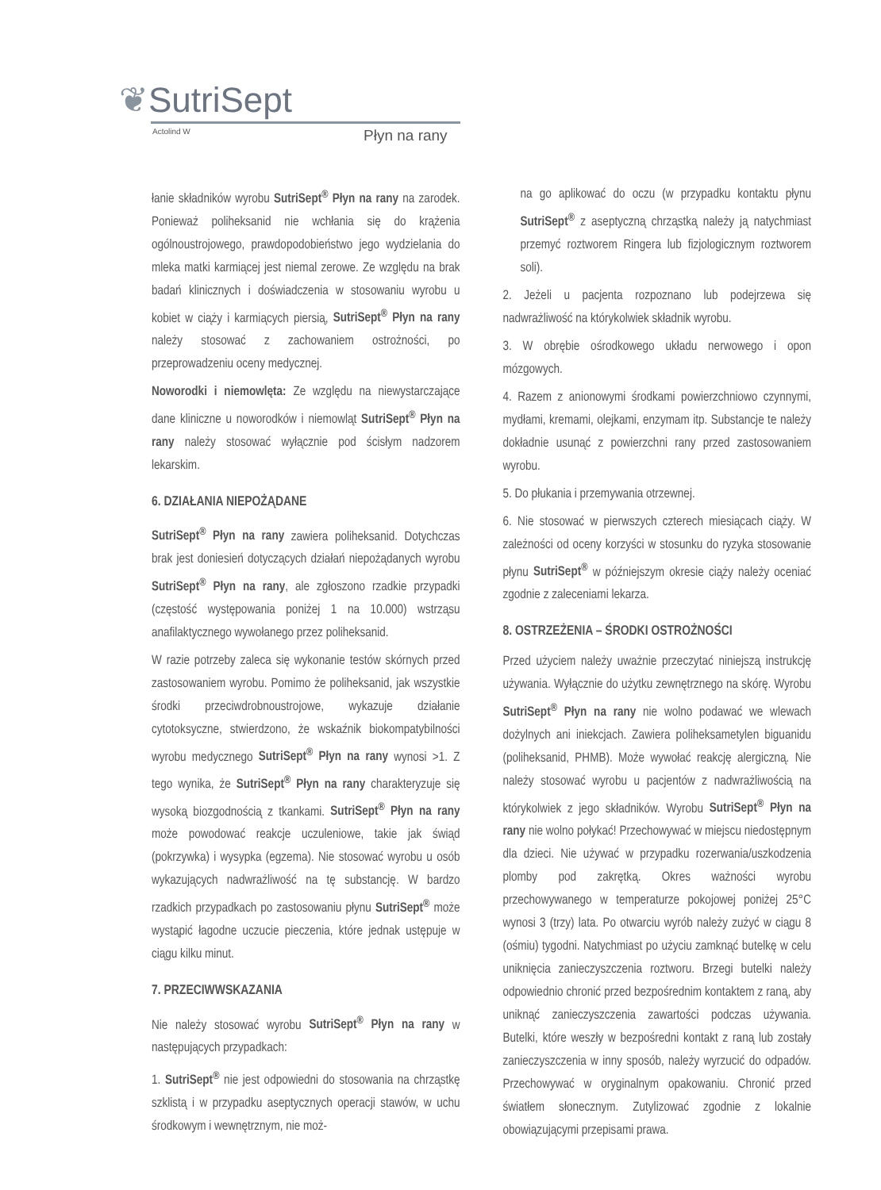❦SutriSept
Actolind W Płyn na rany
łanie składników wyrobu SutriSept<sup>®</sup> Płyn na rany na zarodek. Ponieważ poliheksanid nie wchłania się do krążenia ogólnoustrojowego, prawdopodobieństwo jego wydzielania do mleka matki karmiącej jest niemal zerowe. Ze względu na brak badań klinicznych i doświadczenia w stosowaniu wyrobu u kobiet w ciąży i karmiących piersią, SutriSept<sup>®</sup> Płyn na rany należy stosować z zachowaniem ostrożności, po przeprowadzeniu oceny medycznej.
Noworodki i niemowlęta: Ze względu na niewystarczające dane kliniczne u noworodków i niemowląt SutriSept<sup>®</sup> Płyn na rany należy stosować wyłącznie pod ścisłym nadzorem lekarskim.
6. DZIAŁANIA NIEPOŻĄDANE
SutriSept<sup>®</sup> Płyn na rany zawiera poliheksanid. Dotychczas brak jest doniesień dotyczących działań niepożądanych wyrobu SutriSept<sup>®</sup> Płyn na rany, ale zgłoszono rzadkie przypadki (częstość występowania poniżej 1 na 10.000) wstrząsu anafilaktycznego wywołanego przez poliheksanid.
W razie potrzeby zaleca się wykonanie testów skórnych przed zastosowaniem wyrobu. Pomimo że poliheksanid, jak wszystkie środki przeciwdrobnoustrojowe, wykazuje działanie cytotoksyczne, stwierdzono, że wskaźnik biokompatybilności wyrobu medycznego SutriSept<sup>®</sup> Płyn na rany wynosi >1. Z tego wynika, że SutriSept<sup>®</sup> Płyn na rany charakteryzuje się wysoką biozgodnością z tkankami. SutriSept<sup>®</sup> Płyn na rany może powodować reakcje uczuleniowe, takie jak świąd (pokrzywka) i wysypka (egzema). Nie stosować wyrobu u osób wykazujących nadwrażliwość na tę substancję. W bardzo rzadkich przypadkach po zastosowaniu płynu SutriSept<sup>®</sup> może wystąpić łagodne uczucie pieczenia, które jednak ustępuje w ciągu kilku minut.
7. PRZECIWWSKAZANIA
Nie należy stosować wyrobu SutriSept<sup>®</sup> Płyn na rany w następujących przypadkach:
1. SutriSept<sup>®</sup> nie jest odpowiedni do stosowania na chrząstkę szklistą i w przypadku aseptycznych operacji stawów, w uchu środkowym i wewnętrznym, nie moż-
na go aplikować do oczu (w przypadku kontaktu płynu SutriSept<sup>®</sup> z aseptyczną chrząstką należy ją natychmiast przemyć roztworem Ringera lub fizjologicznym roztworem soli).
2. Jeżeli u pacjenta rozpoznano lub podejrzewa się nadwrażliwość na którykolwiek składnik wyrobu.
3. W obrębie ośrodkowego układu nerwowego i opon mózgowych.
4. Razem z anionowymi środkami powierzchniowo czynnymi, mydłami, kremami, olejkami, enzymam itp. Substancje te należy dokładnie usunąć z powierzchni rany przed zastosowaniem wyrobu.
5. Do płukania i przemywania otrzewnej.
6. Nie stosować w pierwszych czterech miesiącach ciąży. W zależności od oceny korzyści w stosunku do ryzyka stosowanie płynu SutriSept<sup>®</sup> w późniejszym okresie ciąży należy oceniać zgodnie z zaleceniami lekarza.
8. OSTRZEŻENIA – ŚRODKI OSTROŻNOŚCI
Przed użyciem należy uważnie przeczytać niniejszą instrukcję używania. Wyłącznie do użytku zewnętrznego na skórę. Wyrobu SutriSept<sup>®</sup> Płyn na rany nie wolno podawać we wlewach dożylnych ani iniekcjach. Zawiera poliheksametylen biguanidu (poliheksanid, PHMB). Może wywołać reakcję alergiczną. Nie należy stosować wyrobu u pacjentów z nadwrażliwością na którykolwiek z jego składników. Wyrobu SutriSept<sup>®</sup> Płyn na rany nie wolno połykać! Przechowywać w miejscu niedostępnym dla dzieci. Nie używać w przypadku rozerwania/uszkodzenia plomby pod zakrętką. Okres ważności wyrobu przechowywanego w temperaturze pokojowej poniżej 25°C wynosi 3 (trzy) lata. Po otwarciu wyrób należy zużyć w ciągu 8 (ośmiu) tygodni. Natychmiast po użyciu zamknąć butelkę w celu uniknięcia zanieczyszczenia roztworu. Brzegi butelki należy odpowiednio chronić przed bezpośrednim kontaktem z raną, aby uniknąć zanieczyszczenia zawartości podczas używania. Butelki, które weszły w bezpośredni kontakt z raną lub zostały zanieczyszczenia w inny sposób, należy wyrzucić do odpadów. Przechowywać w oryginalnym opakowaniu. Chronić przed światłem słonecznym. Zutylizować zgodnie z lokalnie obowiązującymi przepisami prawa.